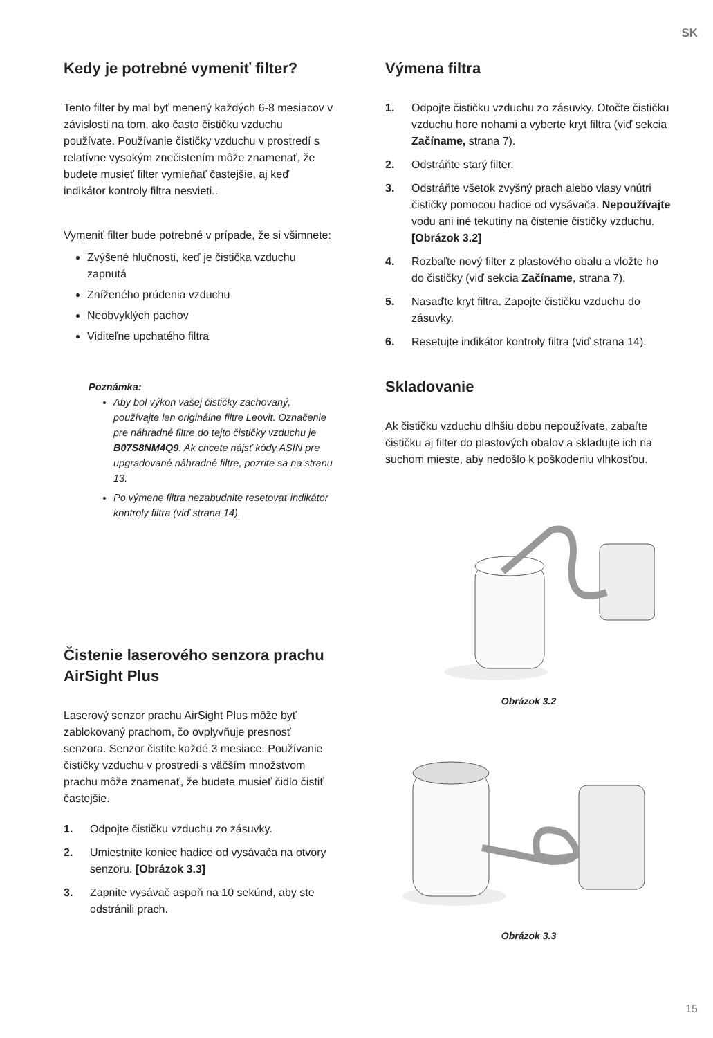SK
Kedy je potrebné vymeniť filter?
Tento filter by mal byť menený každých 6-8 mesiacov v závislosti na tom, ako často čističku vzduchu používate. Používanie čističky vzduchu v prostredí s relatívne vysokým znečistením môže znamenať, že budete musieť filter vymieňať častejšie, aj keď indikátor kontroly filtra nesvieti..
Vymeniť filter bude potrebné v prípade, že si všimnete:
Zvýšené hlučnosti, keď je čistička vzduchu zapnutá
Zníženého prúdenia vzduchu
Neobvyklých pachov
Viditeľne upchatého filtra
Poznámka:
Aby bol výkon vašej čističky zachovaný, používajte len originálne filtre Leovit. Označenie pre náhradné filtre do tejto čističky vzduchu je B07S8NM4Q9. Ak chcete nájsť kódy ASIN pre upgradované náhradné filtre, pozrite sa na stranu 13.
Po výmene filtra nezabudnite resetovať indikátor kontroly filtra (viď strana 14).
Čistenie laserového senzora prachu AirSight Plus
Laserový senzor prachu AirSight Plus môže byť zablokovaný prachom, čo ovplyvňuje presnosť senzora. Senzor čistite každé 3 mesiace. Používanie čističky vzduchu v prostredí s väčším množstvom prachu môže znamenať, že budete musieť čidlo čistiť častejšie.
1. Odpojte čističku vzduchu zo zásuvky.
2. Umiestnite koniec hadice od vysávača na otvory senzoru. [Obrázok 3.3]
3. Zapnite vysávač aspoň na 10 sekúnd, aby ste odstránili prach.
Výmena filtra
1. Odpojte čističku vzduchu zo zásuvky. Otočte čističku vzduchu hore nohami a vyberte kryt filtra (viď sekcia Začíname, strana 7).
2. Odstráňte starý filter.
3. Odstráňte všetok zvyšný prach alebo vlasy vnútri čističky pomocou hadice od vysávača. Nepoužívajte vodu ani iné tekutiny na čistenie čističky vzduchu. [Obrázok 3.2]
4. Rozbaľte nový filter z plastového obalu a vložte ho do čističky (viď sekcia Začíname, strana 7).
5. Nasaďte kryt filtra. Zapojte čističku vzduchu do zásuvky.
6. Resetujte indikátor kontroly filtra (viď strana 14).
Skladovanie
Ak čističku vzduchu dlhšiu dobu nepoužívate, zabaľte čističku aj filter do plastových obalov a skladujte ich na suchom mieste, aby nedošlo k poškodeniu vlhkosťou.
Obrázok 3.2
Obrázok 3.3
15